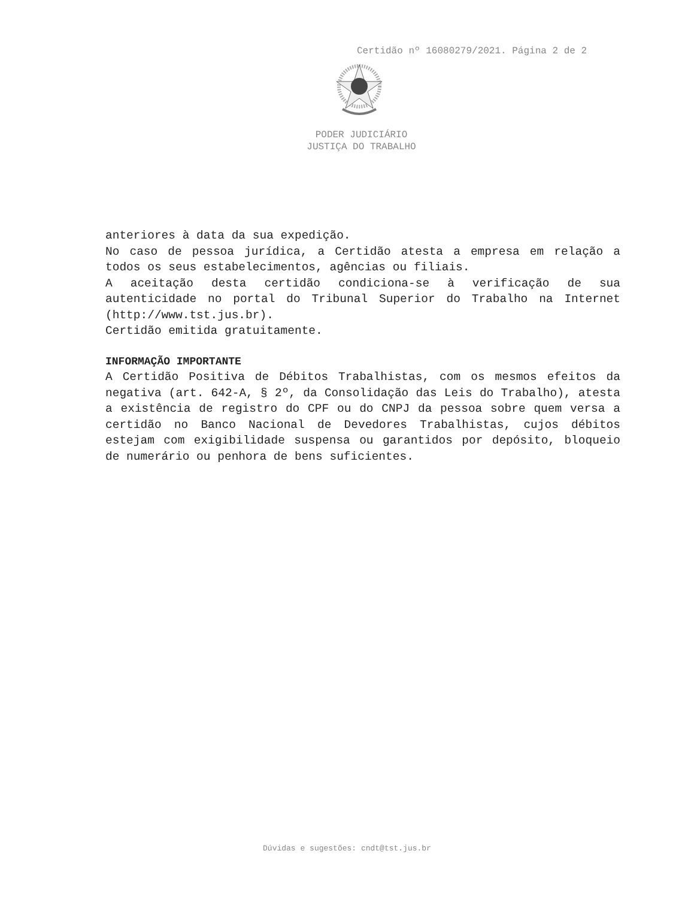Certidão nº 16080279/2021. Página 2 de 2
PODER JUDICIÁRIO
JUSTIÇA DO TRABALHO
anteriores à data da sua expedição.
No caso de pessoa jurídica, a Certidão atesta a empresa em relação a todos os seus estabelecimentos, agências ou filiais.
A aceitação desta certidão condiciona-se à verificação de sua autenticidade no portal do Tribunal Superior do Trabalho na Internet (http://www.tst.jus.br).
Certidão emitida gratuitamente.
INFORMAÇÃO IMPORTANTE
A Certidão Positiva de Débitos Trabalhistas, com os mesmos efeitos da negativa (art. 642-A, § 2º, da Consolidação das Leis do Trabalho), atesta a existência de registro do CPF ou do CNPJ da pessoa sobre quem versa a certidão no Banco Nacional de Devedores Trabalhistas, cujos débitos estejam com exigibilidade suspensa ou garantidos por depósito, bloqueio de numerário ou penhora de bens suficientes.
Dúvidas e sugestões: cndt@tst.jus.br